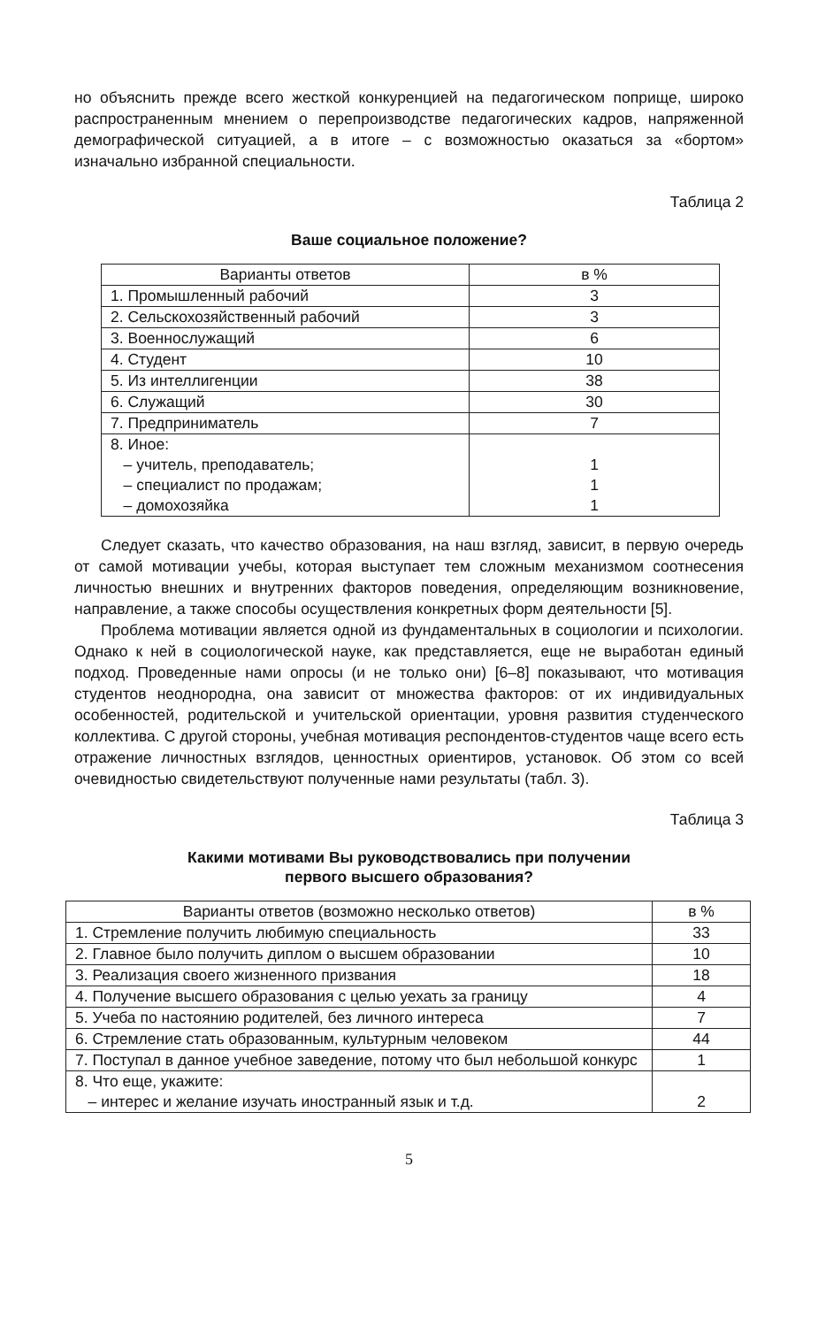но объяснить прежде всего жесткой конкуренцией на педагогическом поприще, широко распространенным мнением о перепроизводстве педагогических кадров, напряженной демографической ситуацией, а в итоге – с возможностью оказаться за «бортом» изначально избранной специальности.
Таблица 2
Ваше социальное положение?
| Варианты ответов | в % |
| --- | --- |
| 1. Промышленный рабочий | 3 |
| 2. Сельскохозяйственный рабочий | 3 |
| 3. Военнослужащий | 6 |
| 4. Студент | 10 |
| 5. Из интеллигенции | 38 |
| 6. Служащий | 30 |
| 7. Предприниматель | 7 |
| 8. Иное: – учитель, преподаватель; – специалист по продажам; – домохозяйка | 1 1 1 |
Следует сказать, что качество образования, на наш взгляд, зависит, в первую очередь от самой мотивации учебы, которая выступает тем сложным механизмом соотнесения личностью внешних и внутренних факторов поведения, определяющим возникновение, направление, а также способы осуществления конкретных форм деятельности [5].
Проблема мотивации является одной из фундаментальных в социологии и психологии. Однако к ней в социологической науке, как представляется, еще не выработан единый подход. Проведенные нами опросы (и не только они) [6–8] показывают, что мотивация студентов неоднородна, она зависит от множества факторов: от их индивидуальных особенностей, родительской и учительской ориентации, уровня развития студенческого коллектива. С другой стороны, учебная мотивация респондентов-студентов чаще всего есть отражение личностных взглядов, ценностных ориентиров, установок. Об этом со всей очевидностью свидетельствуют полученные нами результаты (табл. 3).
Таблица 3
Какими мотивами Вы руководствовались при получении
первого высшего образования?
| Варианты ответов (возможно несколько ответов) | в % |
| --- | --- |
| 1. Стремление получить любимую специальность | 33 |
| 2. Главное было получить диплом о высшем образовании | 10 |
| 3. Реализация своего жизненного призвания | 18 |
| 4. Получение высшего образования с целью уехать за границу | 4 |
| 5. Учеба по настоянию родителей, без личного интереса | 7 |
| 6. Стремление стать образованным, культурным человеком | 44 |
| 7. Поступал в данное учебное заведение, потому что был небольшой конкурс | 1 |
| 8. Что еще, укажите: – интерес и желание изучать иностранный язык и т.д. | 2 |
5